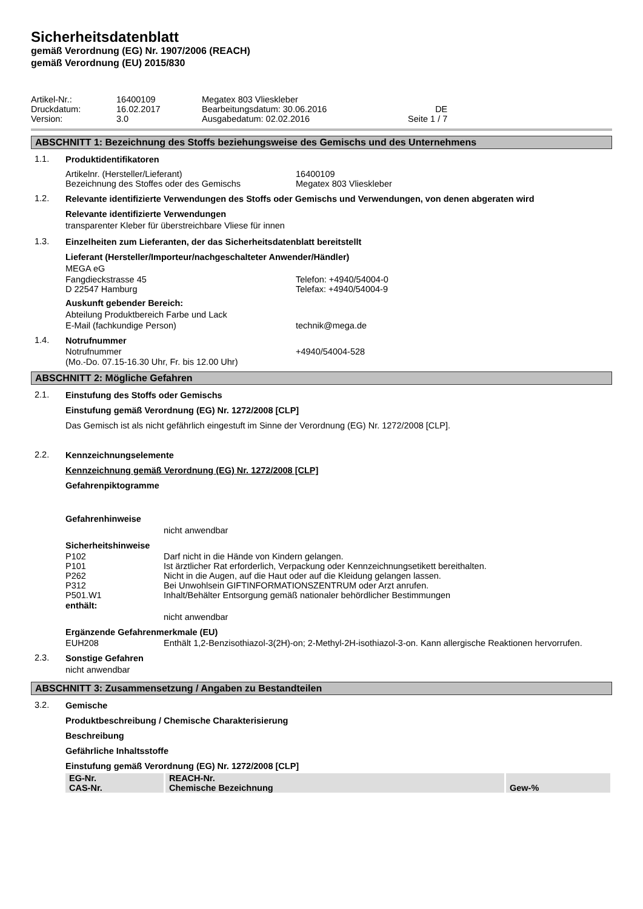Sicherheitsdatenblatt
gemäß Verordnung (EG) Nr. 1907/2006 (REACH)
gemäß Verordnung (EU) 2015/830
| Artikel-Nr.: | 16400109 | Megatex 803 Vlieskleber | |
| Druckdatum: | 16.02.2017 | Bearbeitungsdatum: 30.06.2016 | DE |
| Version: | 3.0 | Ausgabedatum: 02.02.2016 | Seite 1 / 7 |
ABSCHNITT 1: Bezeichnung des Stoffs beziehungsweise des Gemischs und des Unternehmens
1.1.
Produktidentifikatoren
Artikelnr. (Hersteller/Lieferant) 16400109
Bezeichnung des Stoffes oder des Gemischs Megatex 803 Vlieskleber
1.2.
Relevante identifizierte Verwendungen des Stoffs oder Gemischs und Verwendungen, von denen abgeraten wird
Relevante identifizierte Verwendungen
transparenter Kleber für überstreichbare Vliese für innen
1.3.
Einzelheiten zum Lieferanten, der das Sicherheitsdatenblatt bereitstellt
Lieferant (Hersteller/Importeur/nachgeschalteter Anwender/Händler)
MEGA eG
Fangdieckstrasse 45 Telefon: +4940/54004-0
D 22547 Hamburg Telefax: +4940/54004-9
Auskunft gebender Bereich:
Abteilung Produktbereich Farbe und Lack
E-Mail (fachkundige Person) technik@mega.de
1.4.
Notrufnummer
Notrufnummer +4940/54004-528
(Mo.-Do. 07.15-16.30 Uhr, Fr. bis 12.00 Uhr)
ABSCHNITT 2: Mögliche Gefahren
2.1.
Einstufung des Stoffs oder Gemischs
Einstufung gemäß Verordnung (EG) Nr. 1272/2008 [CLP]
Das Gemisch ist als nicht gefährlich eingestuft im Sinne der Verordnung (EG) Nr. 1272/2008 [CLP].
2.2.
Kennzeichnungselemente
Kennzeichnung gemäß Verordnung (EG) Nr. 1272/2008 [CLP]
Gefahrenpiktogramme
Gefahrenhinweise
nicht anwendbar
Sicherheitshinweise
P102 Darf nicht in die Hände von Kindern gelangen.
P101 Ist ärztlicher Rat erforderlich, Verpackung oder Kennzeichnungsetikett bereithalten.
P262 Nicht in die Augen, auf die Haut oder auf die Kleidung gelangen lassen.
P312 Bei Unwohlsein GIFTINFORMATIONSZENTRUM oder Arzt anrufen.
P501.W1 Inhalt/Behälter Entsorgung gemäß nationaler behördlicher Bestimmungen
enthält:
nicht anwendbar
Ergänzende Gefahrenmerkmale (EU)
EUH208 Enthält 1,2-Benzisothiazol-3(2H)-on; 2-Methyl-2H-isothiazol-3-on. Kann allergische Reaktionen hervorrufen.
2.3.
Sonstige Gefahren
nicht anwendbar
ABSCHNITT 3: Zusammensetzung / Angaben zu Bestandteilen
3.2.
Gemische
Produktbeschreibung / Chemische Charakterisierung
Beschreibung
Gefährliche Inhaltsstoffe
Einstufung gemäß Verordnung (EG) Nr. 1272/2008 [CLP]
| EG-Nr. CAS-Nr. | REACH-Nr. Chemische Bezeichnung | Gew-% |
| --- | --- | --- |